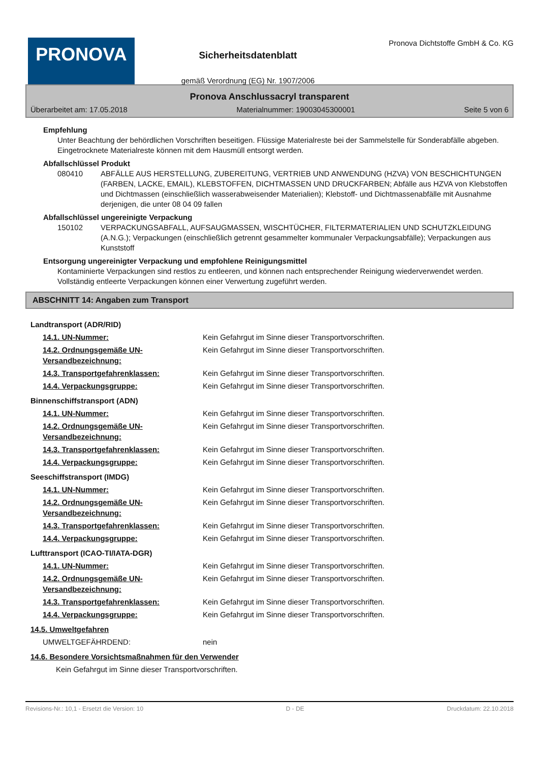PRONOVA
Sicherheitsdatenblatt
gemäß Verordnung (EG) Nr. 1907/2006
Pronova Dichtstoffe GmbH & Co. KG
Pronova Anschlussacryl transparent
Überarbeitet am: 17.05.2018 Materialnummer: 19003045300001 Seite 5 von 6
Empfehlung
Unter Beachtung der behördlichen Vorschriften beseitigen. Flüssige Materialreste bei der Sammelstelle für Sonderabfälle abgeben. Eingetrocknete Materialreste können mit dem Hausmüll entsorgt werden.
Abfallschlüssel Produkt
080410 ABFÄLLE AUS HERSTELLUNG, ZUBEREITUNG, VERTRIEB UND ANWENDUNG (HZVA) VON BESCHICHTUNGEN (FARBEN, LACKE, EMAIL), KLEBSTOFFEN, DICHTMASSEN UND DRUCKFARBEN; Abfälle aus HZVA von Klebstoffen und Dichtmassen (einschließlich wasserabweisender Materialien); Klebstoff- und Dichtmassenabfälle mit Ausnahme derjenigen, die unter 08 04 09 fallen
Abfallschlüssel ungereinigte Verpackung
150102 VERPACKUNGSABFALL, AUFSAUGMASSEN, WISCHTÜCHER, FILTERMATERIALIEN UND SCHUTZKLEIDUNG (A.N.G.); Verpackungen (einschließlich getrennt gesammelter kommunaler Verpackungsabfälle); Verpackungen aus Kunststoff
Entsorgung ungereinigter Verpackung und empfohlene Reinigungsmittel
Kontaminierte Verpackungen sind restlos zu entleeren, und können nach entsprechender Reinigung wiederverwendet werden. Vollständig entleerte Verpackungen können einer Verwertung zugeführt werden.
ABSCHNITT 14: Angaben zum Transport
| Landtransport (ADR/RID) | |
| 14.1. UN-Nummer: | Kein Gefahrgut im Sinne dieser Transportvorschriften. |
| 14.2. Ordnungsgemäße UN-Versandbezeichnung: | Kein Gefahrgut im Sinne dieser Transportvorschriften. |
| 14.3. Transportgefahrenklassen: | Kein Gefahrgut im Sinne dieser Transportvorschriften. |
| 14.4. Verpackungsgruppe: | Kein Gefahrgut im Sinne dieser Transportvorschriften. |
| Binnenschiffstransport (ADN) | |
| 14.1. UN-Nummer: | Kein Gefahrgut im Sinne dieser Transportvorschriften. |
| 14.2. Ordnungsgemäße UN-Versandbezeichnung: | Kein Gefahrgut im Sinne dieser Transportvorschriften. |
| 14.3. Transportgefahrenklassen: | Kein Gefahrgut im Sinne dieser Transportvorschriften. |
| 14.4. Verpackungsgruppe: | Kein Gefahrgut im Sinne dieser Transportvorschriften. |
| Seeschiffstransport (IMDG) | |
| 14.1. UN-Nummer: | Kein Gefahrgut im Sinne dieser Transportvorschriften. |
| 14.2. Ordnungsgemäße UN-Versandbezeichnung: | Kein Gefahrgut im Sinne dieser Transportvorschriften. |
| 14.3. Transportgefahrenklassen: | Kein Gefahrgut im Sinne dieser Transportvorschriften. |
| 14.4. Verpackungsgruppe: | Kein Gefahrgut im Sinne dieser Transportvorschriften. |
| Lufttransport (ICAO-TI/IATA-DGR) | |
| 14.1. UN-Nummer: | Kein Gefahrgut im Sinne dieser Transportvorschriften. |
| 14.2. Ordnungsgemäße UN-Versandbezeichnung: | Kein Gefahrgut im Sinne dieser Transportvorschriften. |
| 14.3. Transportgefahrenklassen: | Kein Gefahrgut im Sinne dieser Transportvorschriften. |
| 14.4. Verpackungsgruppe: | Kein Gefahrgut im Sinne dieser Transportvorschriften. |
| 14.5. Umweltgefahren | |
| UMWELTGEFÄHRDEND: | nein |
| 14.6. Besondere Vorsichtsmaßnahmen für den Verwender | |
| Kein Gefahrgut im Sinne dieser Transportvorschriften. | |
Revisions-Nr.: 10,1 - Ersetzt die Version: 10 D - DE Druckdatum: 22.10.2018